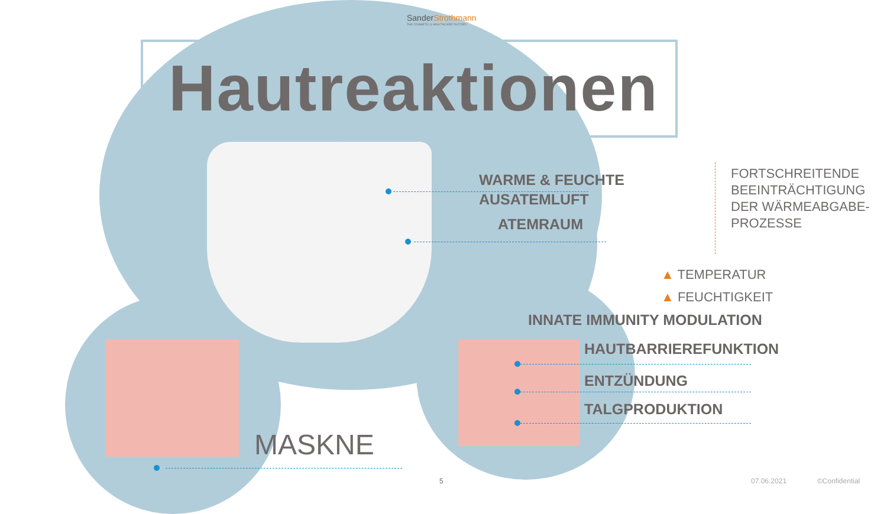Sander Strothmann
THE COSMETIC & HEALTHCARE FACTORY
Hautreaktionen
WARME & FEUCHTE
AUSATEMLUFT
ATEMRAUM
FORTSCHREITENDE
BEEINTRÄCHTIGUNG
DER WÄRMEABGABE-
PROZESSE
▲ TEMPERATUR
▲ FEUCHTIGKEIT
INNATE IMMUNITY MODULATION
HAUTBARRIEREFUNKTION
ENTZÜNDUNG
TALGPRODUKTION
MASKNE
5 07.06.2021 ©Confidential